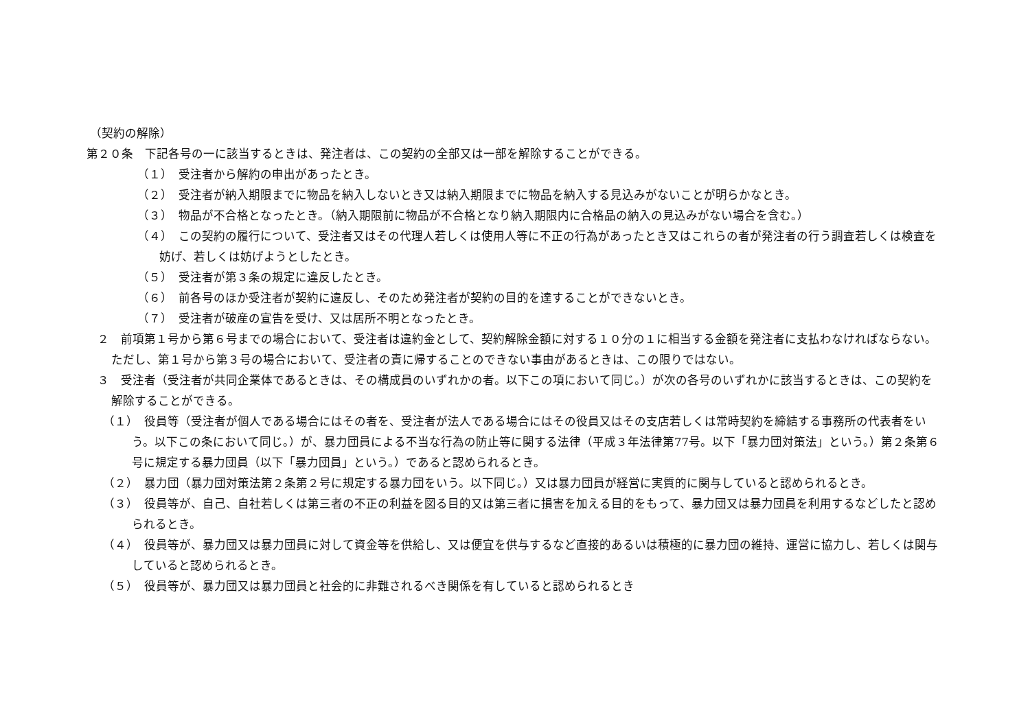（契約の解除）
第２０条　下記各号の一に該当するときは、発注者は、この契約の全部又は一部を解除することができる。
（１）　受注者から解約の申出があったとき。
（２）　受注者が納入期限までに物品を納入しないとき又は納入期限までに物品を納入する見込みがないことが明らかなとき。
（３）　物品が不合格となったとき。（納入期限前に物品が不合格となり納入期限内に合格品の納入の見込みがない場合を含む。）
（４）　この契約の履行について、受注者又はその代理人若しくは使用人等に不正の行為があったとき又はこれらの者が発注者の行う調査若しくは検査を妨げ、若しくは妨げようとしたとき。
（５）　受注者が第３条の規定に違反したとき。
（６）　前各号のほか受注者が契約に違反し、そのため発注者が契約の目的を達することができないとき。
（７）　受注者が破産の宣告を受け、又は居所不明となったとき。
２　前項第１号から第６号までの場合において、受注者は違約金として、契約解除金額に対する１０分の１に相当する金額を発注者に支払わなければならない。ただし、第１号から第３号の場合において、受注者の責に帰することのできない事由があるときは、この限りではない。
３　受注者（受注者が共同企業体であるときは、その構成員のいずれかの者。以下この項において同じ。）が次の各号のいずれかに該当するときは、この契約を解除することができる。
（１）　役員等（受注者が個人である場合にはその者を、受注者が法人である場合にはその役員又はその支店若しくは常時契約を締結する事務所の代表者をいう。以下この条において同じ。）が、暴力団員による不当な行為の防止等に関する法律（平成３年法律第77号。以下「暴力団対策法」という。）第２条第６号に規定する暴力団員（以下「暴力団員」という。）であると認められるとき。
（２）　暴力団（暴力団対策法第２条第２号に規定する暴力団をいう。以下同じ。）又は暴力団員が経営に実質的に関与していると認められるとき。
（３）　役員等が、自己、自社若しくは第三者の不正の利益を図る目的又は第三者に損害を加える目的をもって、暴力団又は暴力団員を利用するなどしたと認められるとき。
（４）　役員等が、暴力団又は暴力団員に対して資金等を供給し、又は便宜を供与するなど直接的あるいは積極的に暴力団の維持、運営に協力し、若しくは関与していると認められるとき。
（５）　役員等が、暴力団又は暴力団員と社会的に非難されるべき関係を有していると認められるとき